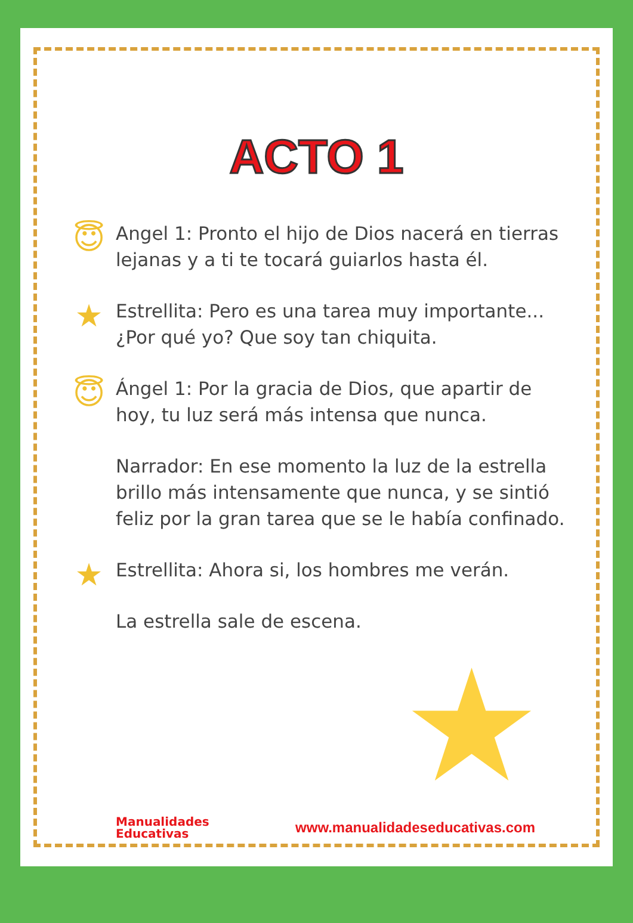ACTO 1
😇
Angel 1: Pronto el hijo de Dios nacerá en tierras lejanas y a ti te tocará guiarlos hasta él.
★
Estrellita: Pero es una tarea muy importante... ¿Por qué yo? Que soy tan chiquita.
😇
Ángel 1: Por la gracia de Dios, que apartir de hoy, tu luz será más intensa que nunca.
Narrador: En ese momento la luz de la estrella brillo más intensamente que nunca, y se sintió feliz por la gran tarea que se le había confinado.
★
Estrellita: Ahora si, los hombres me verán.
La estrella sale de escena.
★
Manualidades
Educativas
www.manualidadeseducativas.com